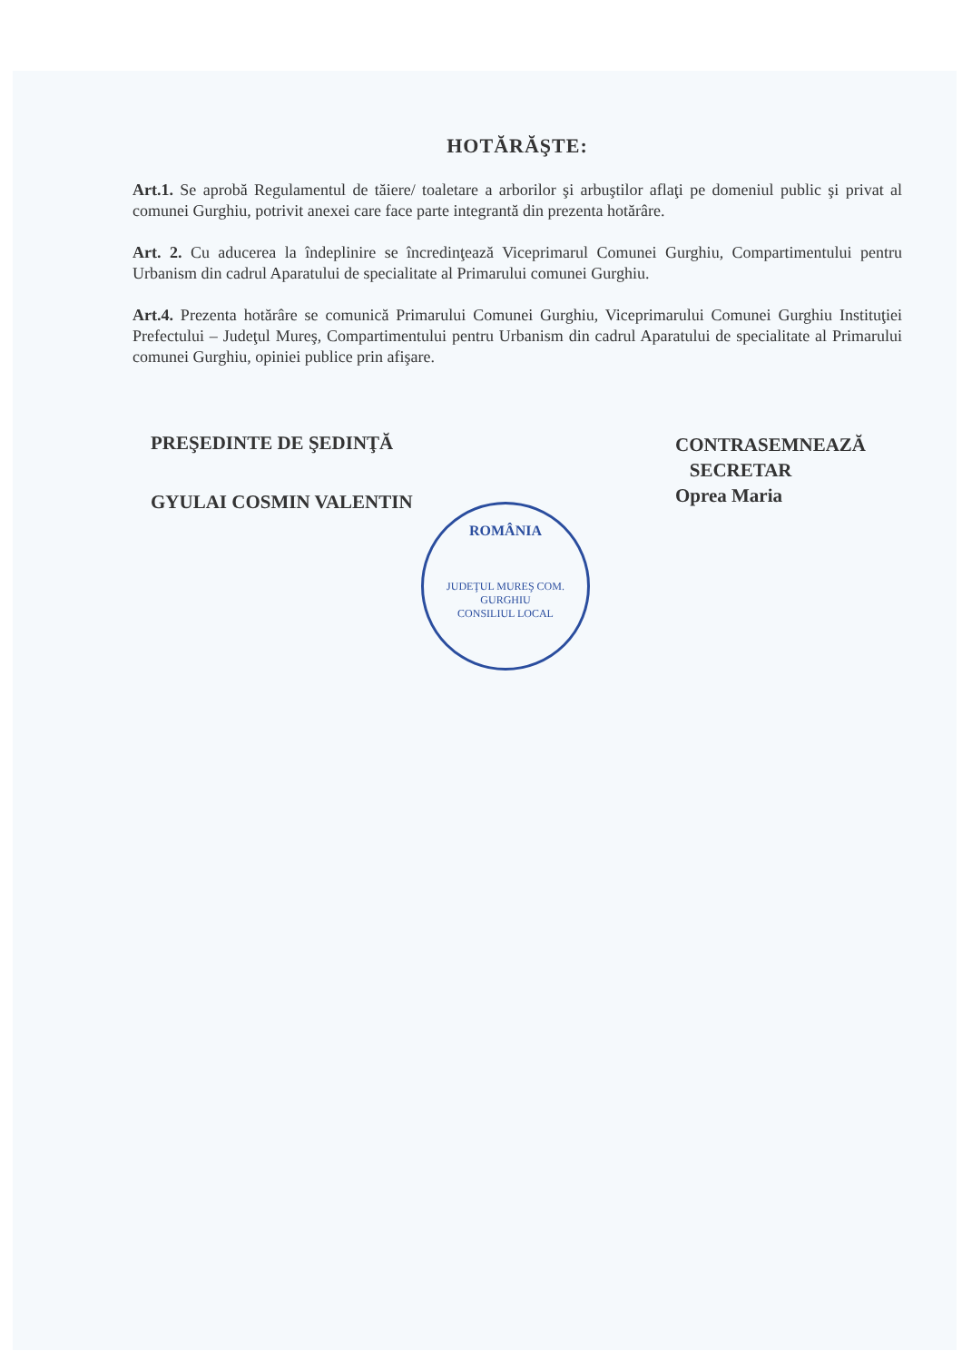HOTĂRĂŞTE:
Art.1. Se aprobă Regulamentul de tăiere/ toaletare a arborilor şi arbuştilor aflaţi pe domeniul public şi privat al comunei Gurghiu, potrivit anexei care face parte integrantă din prezenta hotărâre.
Art. 2. Cu aducerea la îndeplinire se încredinţează Viceprimarul Comunei Gurghiu, Compartimentului pentru Urbanism din cadrul Aparatului de specialitate al Primarului comunei Gurghiu.
Art.4. Prezenta hotărâre se comunică Primarului Comunei Gurghiu, Viceprimarului Comunei Gurghiu Instituţiei Prefectului – Judeţul Mureş, Compartimentului pentru Urbanism din cadrul Aparatului de specialitate al Primarului comunei Gurghiu, opiniei publice prin afişare.
PREŞEDINTE DE ŞEDINŢĂ
GYULAI COSMIN VALENTIN
CONTRASEMNEAZĂ
SECRETAR
Oprea Maria
ROMÂNIA
JUDEŢUL MUREŞ COM. GURGHIU
CONSILIUL LOCAL